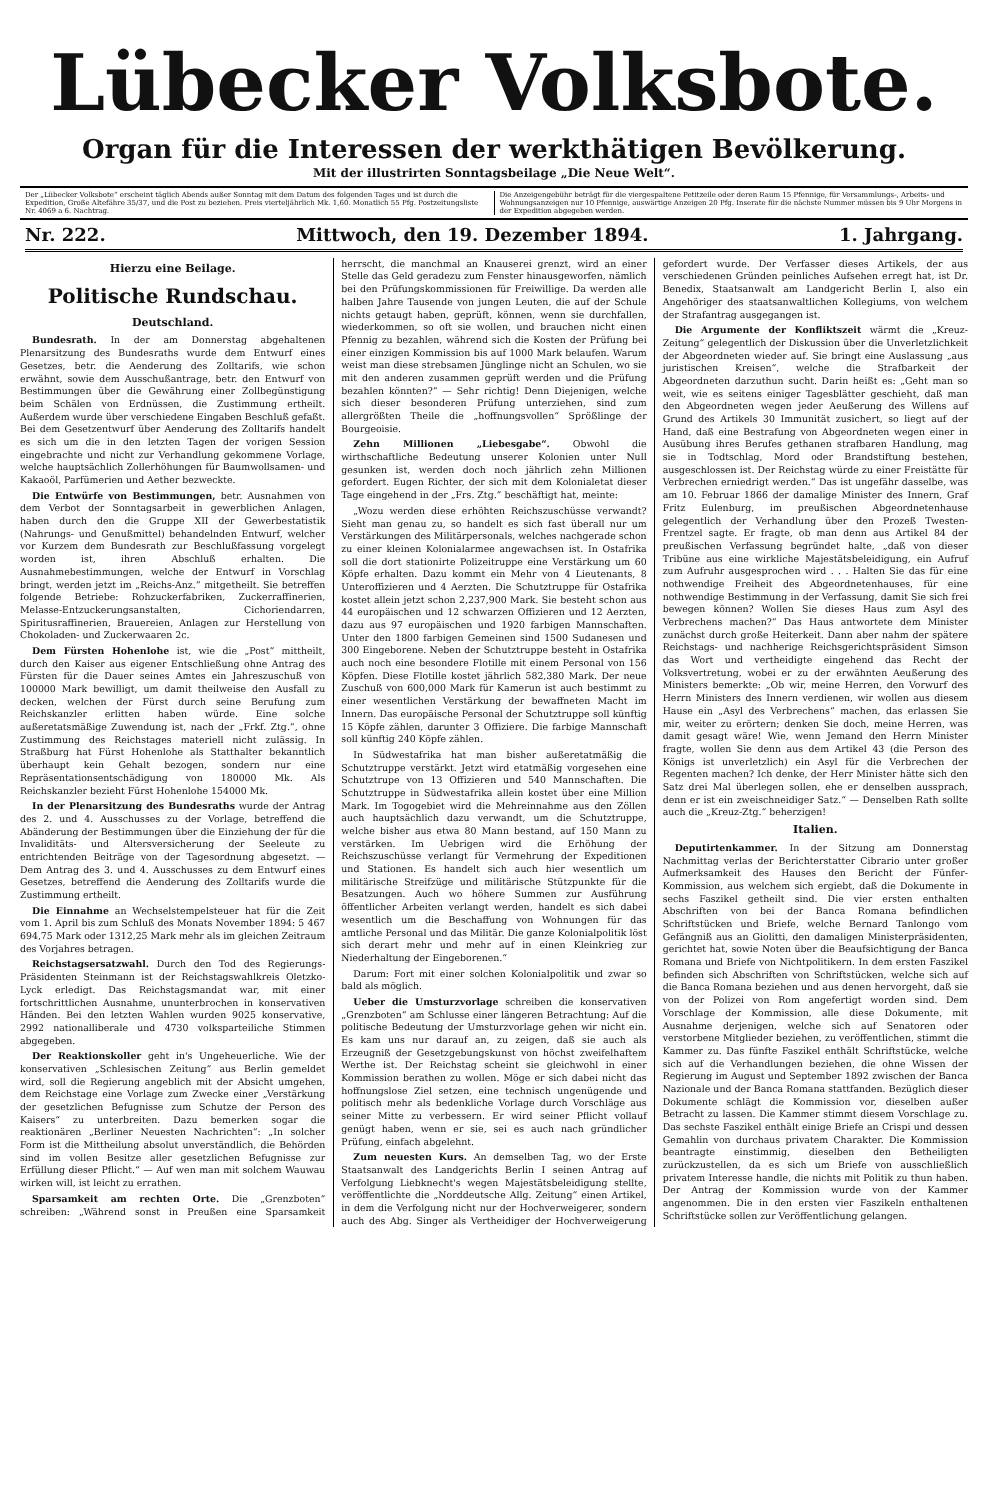Lübecker Volksbote.
Organ für die Interessen der werkthätigen Bevölkerung.
Mit der illustrirten Sonntagsbeilage „Die Neue Welt“.
Der „Lübecker Volksbote“ erscheint täglich Abends außer Sonntag mit dem Datum des folgenden Tages und ist durch die Expedition, Große Altefähre 35/37, und die Post zu beziehen. Preis vierteljährlich Mk. 1,60. Monatlich 55 Pfg. Postzeitungsliste Nr. 4069 a 6. Nachtrag.
Die Anzeigengebühr beträgt für die viergespaltene Petitzeile oder deren Raum 15 Pfennige, für Versammlungs-, Arbeits- und Wohnungsanzeigen nur 10 Pfennige, auswärtige Anzeigen 20 Pfg. Inserate für die nächste Nummer müssen bis 9 Uhr Morgens in der Expedition abgegeben werden.
Nr. 222. Mittwoch, den 19. Dezember 1894. 1. Jahrgang.
Hierzu eine Beilage.
Politische Rundschau.
Deutschland.
Bundesrath. In der am Donnerstag abgehaltenen Plenarsitzung des Bundesraths wurde dem Entwurf eines Gesetzes, betr. die Aenderung des Zolltarifs, wie schon erwähnt, sowie dem Ausschußantrage, betr. den Entwurf von Bestimmungen über die Gewährung einer Zollbegünstigung beim Schälen von Erdnüssen, die Zustimmung ertheilt. Außerdem wurde über verschiedene Eingaben Beschluß gefaßt. Bei dem Gesetzentwurf über Aenderung des Zolltarifs handelt es sich um die in den letzten Tagen der vorigen Session eingebrachte und nicht zur Verhandlung gekommene Vorlage, welche hauptsächlich Zollerhöhungen für Baumwollsamen- und Kakaoöl, Parfümerien und Aether bezweckte.
Die Entwürfe von Bestimmungen, betr. Ausnahmen von dem Verbot der Sonntagsarbeit in gewerblichen Anlagen, haben durch den die Gruppe XII der Gewerbestatistik (Nahrungs- und Genußmittel) behandelnden Entwurf, welcher vor Kurzem dem Bundesrath zur Beschlußfassung vorgelegt worden ist, ihren Abschluß erhalten. Die Ausnahmebestimmungen, welche der Entwurf in Vorschlag bringt, werden jetzt im „Reichs-Anz.“ mitgetheilt. Sie betreffen folgende Betriebe: Rohzuckerfabriken, Zuckerraffinerien, Melasse-Entzuckerungsanstalten, Cichoriendarren, Spiritusraffinerien, Brauereien, Anlagen zur Herstellung von Chokoladen- und Zuckerwaaren 2c.
Dem Fürsten Hohenlohe ist, wie die „Post“ mittheilt, durch den Kaiser aus eigener Entschließung ohne Antrag des Fürsten für die Dauer seines Amtes ein Jahreszuschuß von 100000 Mark bewilligt, um damit theilweise den Ausfall zu decken, welchen der Fürst durch seine Berufung zum Reichskanzler erlitten haben würde. Eine solche außeretatsmäßige Zuwendung ist, nach der „Frkf. Ztg.“, ohne Zustimmung des Reichstages materiell nicht zulässig. In Straßburg hat Fürst Hohenlohe als Statthalter bekanntlich überhaupt kein Gehalt bezogen, sondern nur eine Repräsentationsentschädigung von 180000 Mk. Als Reichskanzler bezieht Fürst Hohenlohe 154000 Mk.
In der Plenarsitzung des Bundesraths wurde der Antrag des 2. und 4. Ausschusses zu der Vorlage, betreffend die Abänderung der Bestimmungen über die Einziehung der für die Invaliditäts- und Altersversicherung der Seeleute zu entrichtenden Beiträge von der Tagesordnung abgesetzt. — Dem Antrag des 3. und 4. Ausschusses zu dem Entwurf eines Gesetzes, betreffend die Aenderung des Zolltarifs wurde die Zustimmung ertheilt.
Die Einnahme an Wechselstempelsteuer hat für die Zeit vom 1. April bis zum Schluß des Monats November 1894: 5 467 694,75 Mark oder 1312,25 Mark mehr als im gleichen Zeitraum des Vorjahres betragen.
Reichstagsersatzwahl. Durch den Tod des Regierungs-Präsidenten Steinmann ist der Reichstagswahlkreis Oletzko-Lyck erledigt. Das Reichstagsmandat war, mit einer fortschrittlichen Ausnahme, ununterbrochen in konservativen Händen. Bei den letzten Wahlen wurden 9025 konservative, 2992 nationalliberale und 4730 volksparteiliche Stimmen abgegeben.
Der Reaktionskoller geht in's Ungeheuerliche. Wie der konservativen „Schlesischen Zeitung“ aus Berlin gemeldet wird, soll die Regierung angeblich mit der Absicht umgehen, dem Reichstage eine Vorlage zum Zwecke einer „Verstärkung der gesetzlichen Befugnisse zum Schutze der Person des Kaisers“ zu unterbreiten. Dazu bemerken sogar die reaktionären „Berliner Neuesten Nachrichten“: „In solcher Form ist die Mittheilung absolut unverständlich, die Behörden sind im vollen Besitze aller gesetzlichen Befugnisse zur Erfüllung dieser Pflicht.“ — Auf wen man mit solchem Wauwau wirken will, ist leicht zu errathen.
Sparsamkeit am rechten Orte. Die „Grenzboten“ schreiben: „Während sonst in Preußen eine Sparsamkeit herrscht, die manchmal an Knauserei grenzt, wird an einer Stelle das Geld geradezu zum Fenster hinausgeworfen, nämlich bei den Prüfungskommissionen für Freiwillige. Da werden alle halben Jahre Tausende von jungen Leuten, die auf der Schule nichts getaugt haben, geprüft, können, wenn sie durchfallen, wiederkommen, so oft sie wollen, und brauchen nicht einen Pfennig zu bezahlen, während sich die Kosten der Prüfung bei einer einzigen Kommission bis auf 1000 Mark belaufen. Warum weist man diese strebsamen Jünglinge nicht an Schulen, wo sie mit den anderen zusammen geprüft werden und die Prüfung bezahlen könnten?“ — Sehr richtig! Denn Diejenigen, welche sich dieser besonderen Prüfung unterziehen, sind zum allergrößten Theile die „hoffnungsvollen“ Sprößlinge der Bourgeoisie.
Zehn Millionen „Liebesgabe“. Obwohl die wirthschaftliche Bedeutung unserer Kolonien unter Null gesunken ist, werden doch noch jährlich zehn Millionen gefordert. Eugen Richter, der sich mit dem Kolonialetat dieser Tage eingehend in der „Frs. Ztg.“ beschäftigt hat, meinte:
„Wozu werden diese erhöhten Reichszuschüsse verwandt? Sieht man genau zu, so handelt es sich fast überall nur um Verstärkungen des Militärpersonals, welches nachgerade schon zu einer kleinen Kolonialarmee angewachsen ist. In Ostafrika soll die dort stationirte Polizeitruppe eine Verstärkung um 60 Köpfe erhalten. Dazu kommt ein Mehr von 4 Lieutenants, 8 Unteroffizieren und 4 Aerzten. Die Schutztruppe für Ostafrika kostet allein jetzt schon 2,237,900 Mark. Sie besteht schon aus 44 europäischen und 12 schwarzen Offizieren und 12 Aerzten, dazu aus 97 europäischen und 1920 farbigen Mannschaften. Unter den 1800 farbigen Gemeinen sind 1500 Sudanesen und 300 Eingeborene. Neben der Schutztruppe besteht in Ostafrika auch noch eine besondere Flotille mit einem Personal von 156 Köpfen. Diese Flotille kostet jährlich 582,380 Mark. Der neue Zuschuß von 600,000 Mark für Kamerun ist auch bestimmt zu einer wesentlichen Verstärkung der bewaffneten Macht im Innern. Das europäische Personal der Schutztruppe soll künftig 15 Köpfe zählen, darunter 3 Offiziere. Die farbige Mannschaft soll künftig 240 Köpfe zählen.
In Südwestafrika hat man bisher außeretatmäßig die Schutztruppe verstärkt. Jetzt wird etatmäßig vorgesehen eine Schutztrupe von 13 Offizieren und 540 Mannschaften. Die Schutztruppe in Südwestafrika allein kostet über eine Million Mark. Im Togogebiet wird die Mehreinnahme aus den Zöllen auch hauptsächlich dazu verwandt, um die Schutztruppe, welche bisher aus etwa 80 Mann bestand, auf 150 Mann zu verstärken. Im Uebrigen wird die Erhöhung der Reichszuschüsse verlangt für Vermehrung der Expeditionen und Stationen. Es handelt sich auch hier wesentlich um militärische Streifzüge und militärische Stützpunkte für die Besatzungen. Auch wo höhere Summen zur Ausführung öffentlicher Arbeiten verlangt werden, handelt es sich dabei wesentlich um die Beschaffung von Wohnungen für das amtliche Personal und das Militär. Die ganze Kolonialpolitik löst sich derart mehr und mehr auf in einen Kleinkrieg zur Niederhaltung der Eingeborenen.“
Darum: Fort mit einer solchen Kolonialpolitik und zwar so bald als möglich.
Ueber die Umsturzvorlage schreiben die konservativen „Grenzboten“ am Schlusse einer längeren Betrachtung: Auf die politische Bedeutung der Umsturzvorlage gehen wir nicht ein. Es kam uns nur darauf an, zu zeigen, daß sie auch als Erzeugniß der Gesetzgebungskunst von höchst zweifelhaftem Werthe ist. Der Reichstag scheint sie gleichwohl in einer Kommission berathen zu wollen. Möge er sich dabei nicht das hoffnungslose Ziel setzen, eine technisch ungenügende und politisch mehr als bedenkliche Vorlage durch Vorschläge aus seiner Mitte zu verbessern. Er wird seiner Pflicht vollauf genügt haben, wenn er sie, sei es auch nach gründlicher Prüfung, einfach abgelehnt.
Zum neuesten Kurs. An demselben Tag, wo der Erste Staatsanwalt des Landgerichts Berlin I seinen Antrag auf Verfolgung Liebknecht's wegen Majestätsbeleidigung stellte, veröffentlichte die „Norddeutsche Allg. Zeitung“ einen Artikel, in dem die Verfolgung nicht nur der Hochverweigerer, sondern auch des Abg. Singer als Vertheidiger der Hochverweigerung gefordert wurde. Der Verfasser dieses Artikels, der aus verschiedenen Gründen peinliches Aufsehen erregt hat, ist Dr. Benedix, Staatsanwalt am Landgericht Berlin I, also ein Angehöriger des staatsanwaltlichen Kollegiums, von welchem der Strafantrag ausgegangen ist.
Die Argumente der Konfliktszeit wärmt die „Kreuz-Zeitung“ gelegentlich der Diskussion über die Unverletzlichkeit der Abgeordneten wieder auf. Sie bringt eine Auslassung „aus juristischen Kreisen“, welche die Strafbarkeit der Abgeordneten darzuthun sucht. Darin heißt es: „Geht man so weit, wie es seitens einiger Tagesblätter geschieht, daß man den Abgeordneten wegen jeder Aeußerung des Willens auf Grund des Artikels 30 Immunität zusichert, so liegt auf der Hand, daß eine Bestrafung von Abgeordneten wegen einer in Ausübung ihres Berufes gethanen strafbaren Handlung, mag sie in Todtschlag, Mord oder Brandstiftung bestehen, ausgeschlossen ist. Der Reichstag würde zu einer Freistätte für Verbrechen erniedrigt werden.“ Das ist ungefähr dasselbe, was am 10. Februar 1866 der damalige Minister des Innern, Graf Fritz Eulenburg, im preußischen Abgeordnetenhause gelegentlich der Verhandlung über den Prozeß Twesten-Frentzel sagte. Er fragte, ob man denn aus Artikel 84 der preußischen Verfassung begründet halte, „daß von dieser Tribüne aus eine wirkliche Majestätsbeleidigung, ein Aufruf zum Aufruhr ausgesprochen wird . . . Halten Sie das für eine nothwendige Freiheit des Abgeordnetenhauses, für eine nothwendige Bestimmung in der Verfassung, damit Sie sich frei bewegen können? Wollen Sie dieses Haus zum Asyl des Verbrechens machen?“ Das Haus antwortete dem Minister zunächst durch große Heiterkeit. Dann aber nahm der spätere Reichstags- und nachherige Reichsgerichtspräsident Simson das Wort und vertheidigte eingehend das Recht der Volksvertretung, wobei er zu der erwähnten Aeußerung des Ministers bemerkte: „Ob wir, meine Herren, den Vorwurf des Herrn Ministers des Innern verdienen, wir wollen aus diesem Hause ein „Asyl des Verbrechens“ machen, das erlassen Sie mir, weiter zu erörtern; denken Sie doch, meine Herren, was damit gesagt wäre! Wie, wenn Jemand den Herrn Minister fragte, wollen Sie denn aus dem Artikel 43 (die Person des Königs ist unverletzlich) ein Asyl für die Verbrechen der Regenten machen? Ich denke, der Herr Minister hätte sich den Satz drei Mal überlegen sollen, ehe er denselben aussprach, denn er ist ein zweischneidiger Satz.“ — Denselben Rath sollte auch die „Kreuz-Ztg.“ beherzigen!
Italien.
Deputirtenkammer. In der Sitzung am Donnerstag Nachmittag verlas der Berichterstatter Cibrario unter großer Aufmerksamkeit des Hauses den Bericht der Fünfer-Kommission, aus welchem sich ergiebt, daß die Dokumente in sechs Faszikel getheilt sind. Die vier ersten enthalten Abschriften von bei der Banca Romana befindlichen Schriftstücken und Briefe, welche Bernard Tanlongo vom Gefängniß aus an Giolitti, den damaligen Ministerpräsidenten, gerichtet hat, sowie Noten über die Beaufsichtigung der Banca Romana und Briefe von Nichtpolitikern. In dem ersten Faszikel befinden sich Abschriften von Schriftstücken, welche sich auf die Banca Romana beziehen und aus denen hervorgeht, daß sie von der Polizei von Rom angefertigt worden sind. Dem Vorschlage der Kommission, alle diese Dokumente, mit Ausnahme derjenigen, welche sich auf Senatoren oder verstorbene Mitglieder beziehen, zu veröffentlichen, stimmt die Kammer zu. Das fünfte Faszikel enthält Schriftstücke, welche sich auf die Verhandlungen beziehen, die ohne Wissen der Regierung im August und September 1892 zwischen der Banca Nazionale und der Banca Romana stattfanden. Bezüglich dieser Dokumente schlägt die Kommission vor, dieselben außer Betracht zu lassen. Die Kammer stimmt diesem Vorschlage zu. Das sechste Faszikel enthält einige Briefe an Crispi und dessen Gemahlin von durchaus privatem Charakter. Die Kommission beantragte einstimmig, dieselben den Betheiligten zurückzustellen, da es sich um Briefe von ausschließlich privatem Interesse handle, die nichts mit Politik zu thun haben. Der Antrag der Kommission wurde von der Kammer angenommen. Die in den ersten vier Faszikeln enthaltenen Schriftstücke sollen zur Veröffentlichung gelangen.